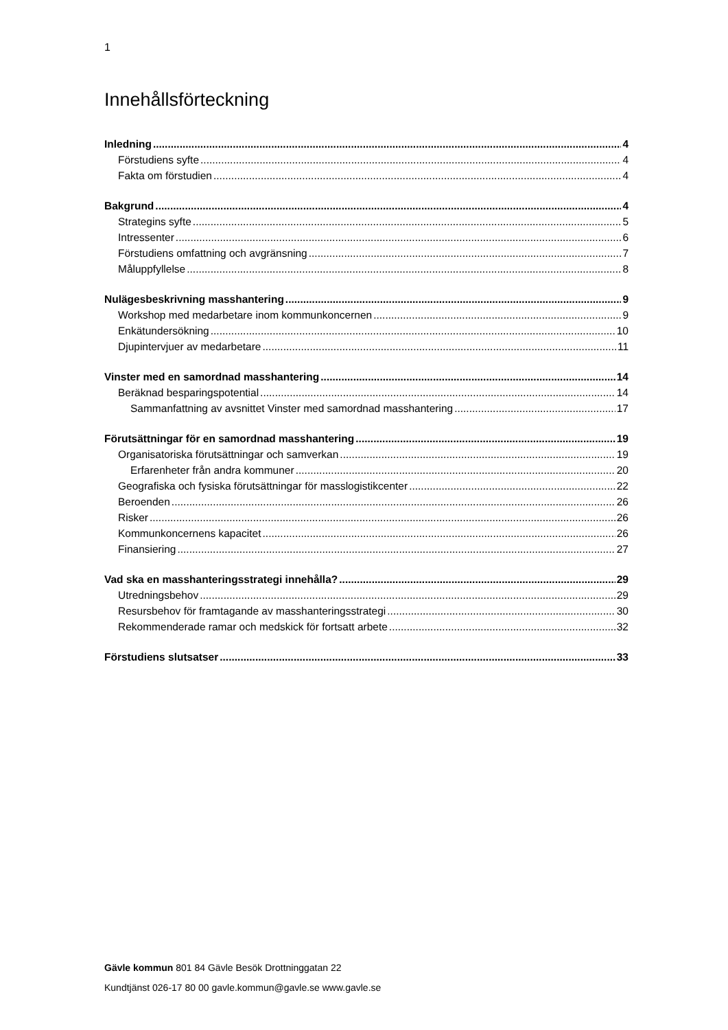1
Innehållsförteckning
Inledning 4
Förstudiens syfte 4
Fakta om förstudien 4
Bakgrund 4
Strategins syfte 5
Intressenter 6
Förstudiens omfattning och avgränsning 7
Måluppfyllelse 8
Nulägesbeskrivning masshantering 9
Workshop med medarbetare inom kommunkoncernen 9
Enkätundersökning 10
Djupintervjuer av medarbetare 11
Vinster med en samordnad masshantering 14
Beräknad besparingspotential 14
Sammanfattning av avsnittet Vinster med samordnad masshantering 17
Förutsättningar för en samordnad masshantering 19
Organisatoriska förutsättningar och samverkan 19
Erfarenheter från andra kommuner 20
Geografiska och fysiska förutsättningar för masslogistikcenter 22
Beroenden 26
Risker 26
Kommunkoncernens kapacitet 26
Finansiering 27
Vad ska en masshanteringsstrategi innehålla? 29
Utredningsbehov 29
Resursbehov för framtagande av masshanteringsstrategi 30
Rekommenderade ramar och medskick för fortsatt arbete 32
Förstudiens slutsatser 33
Gävle kommun 801 84 Gävle Besök Drottninggatan 22
Kundtjänst 026-17 80 00 gavle.kommun@gavle.se www.gavle.se